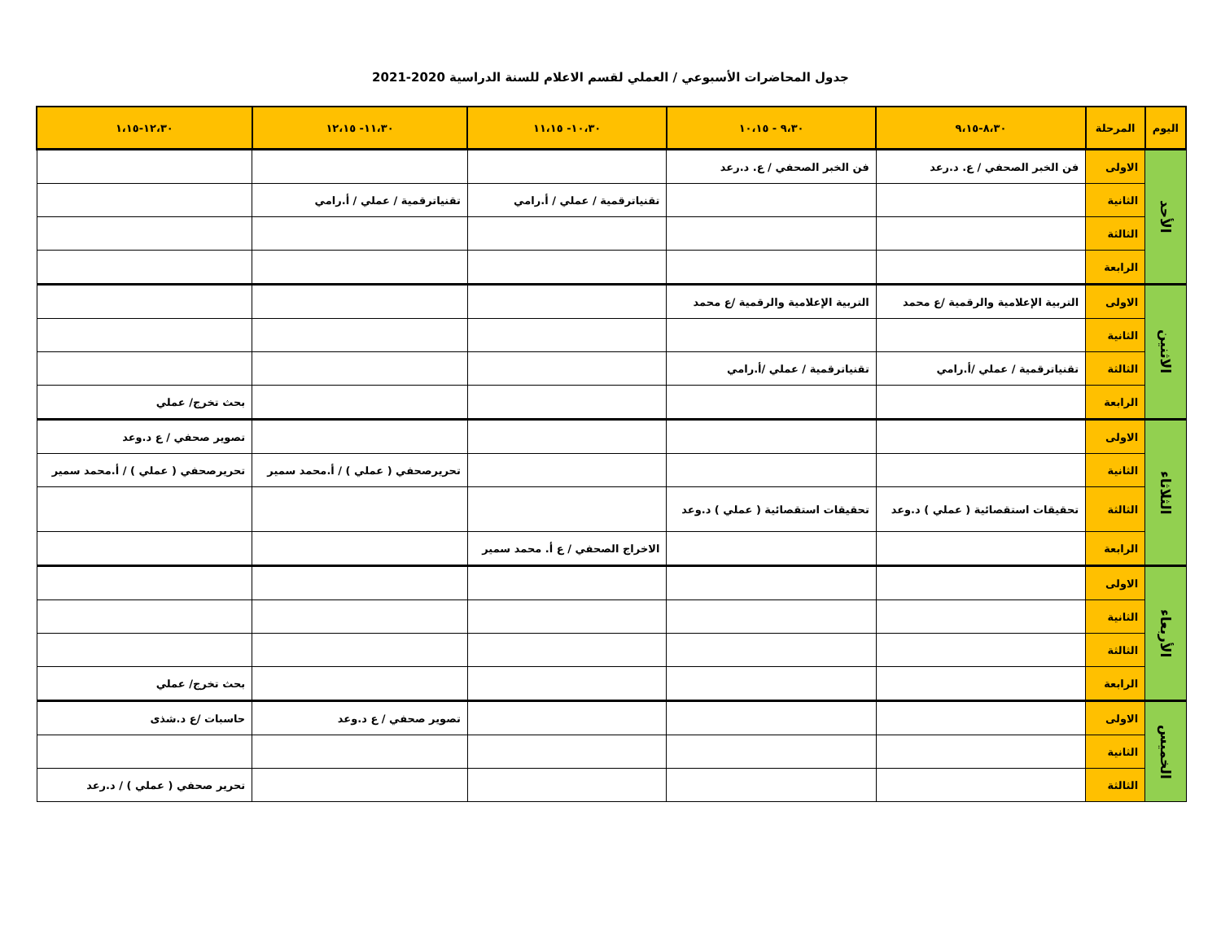جدول المحاضرات الأسبوعي / العملي لقسم الاعلام للسنة الدراسية 2020-2021
| اليوم | المرحلة | ٨،٣٠-٩،١٥ | ٩،٣٠ - ١٠،١٥ | ١٠،٣٠- ١١،١٥ | ١١،٣٠- ١٢،١٥ | ١٢،٣٠-١،١٥ |
| --- | --- | --- | --- | --- | --- | --- |
| الأحد | الاولى | فن الخبر الصحفي / ع. د.رعد | فن الخبر الصحفي / ع. د.رعد | | | |
| | الثانية | | | تقنياترقمية / عملي / أ.رامي | تقنياترقمية / عملي / أ.رامي | |
| | الثالثة | | | | | |
| | الرابعة | | | | | |
| الاثنين | الاولى | التربية الإعلامية والرقمية /ع محمد | التربية الإعلامية والرقمية /ع محمد | | | |
| | الثانية | | | | | |
| | الثالثة | تقنياترقمية / عملي /أ.رامي | تقنياترقمية / عملي /أ.رامي | | | |
| | الرابعة | | | | | بحث تخرج/ عملي |
| الثلاثاء | الاولى | | | | | تصوير صحفي / ع د.وعد |
| | الثانية | | | | تحريرصحفي ( عملي ) / أ.محمد سمير | تحريرصحفي ( عملي ) / أ.محمد سمير |
| | الثالثة | تحقيقات استقصائية ( عملي ) د.وعد | تحقيقات استقصائية ( عملي ) د.وعد | | | |
| | الرابعة | | | الاخراج الصحفي / ع أ. محمد سمير | | |
| الأربعاء | الاولى | | | | | |
| | الثانية | | | | | |
| | الثالثة | | | | | |
| | الرابعة | | | | | بحث تخرج/ عملي |
| الخميس | الاولى | | | | تصوير صحفي / ع د.وعد | حاسبات /ع د.شذى |
| | الثانية | | | | | |
| | الثالثة | | | | | تحرير صحفي ( عملي ) / د.رعد |